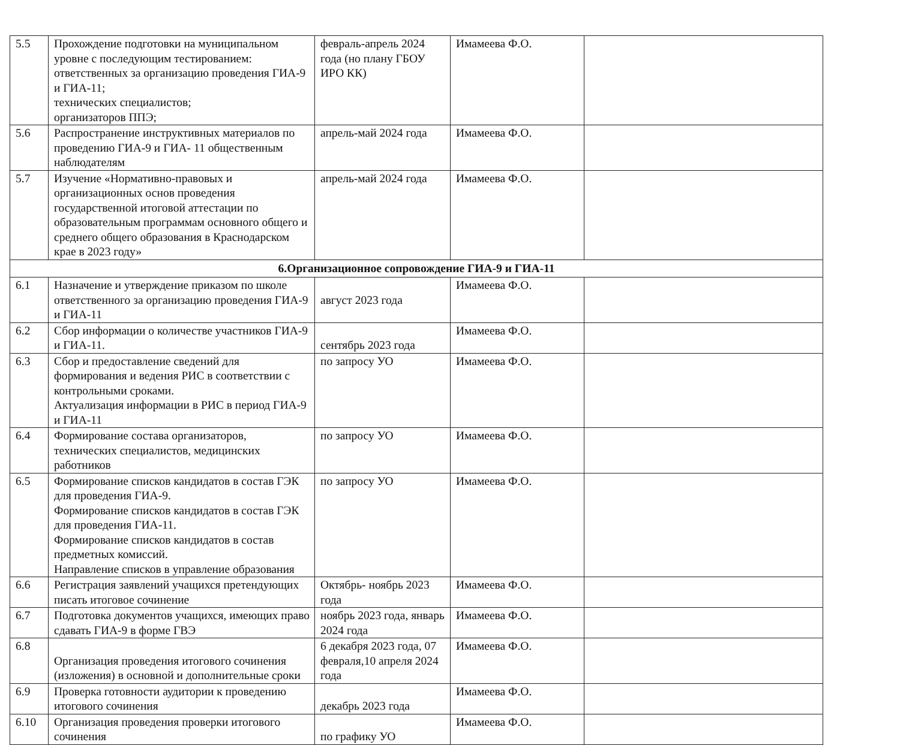| 5.5 | Прохождение подготовки на муниципальном уровне с последующим тестированием: ответственных за организацию проведения ГИА-9 и ГИА-11; технических специалистов; организаторов ППЭ; | февраль-апрель 2024 года (но плану ГБОУ ИРО КК) | Имамеева Ф.О. | |
| 5.6 | Распространение инструктивных материалов по проведению ГИА-9 и ГИА- 11 общественным наблюдателям | апрель-май 2024 года | Имамеева Ф.О. | |
| 5.7 | Изучение «Нормативно-правовых и организационных основ проведения государственной итоговой аттестации по образовательным программам основного общего и среднего общего образования в Краснодарском крае в 2023 году» | апрель-май 2024 года | Имамеева Ф.О. | |
| 6.Организационное сопровождение ГИА-9 и ГИА-11 | | | | |
| 6.1 | Назначение и утверждение приказом по школе ответственного за организацию проведения ГИА-9 и ГИА-11 | август 2023 года | Имамеева Ф.О. | |
| 6.2 | Сбор информации о количестве участников ГИА-9 и ГИА-11. | сентябрь 2023 года | Имамеева Ф.О. | |
| 6.3 | Сбор и предоставление сведений для формирования и ведения РИС в соответствии с контрольными сроками. Актуализация информации в РИС в период ГИА-9 и ГИА-11 | по запросу УО | Имамеева Ф.О. | |
| 6.4 | Формирование состава организаторов, технических специалистов, медицинских работников | по запросу УО | Имамеева Ф.О. | |
| 6.5 | Формирование списков кандидатов в состав ГЭК для проведения ГИА-9. Формирование списков кандидатов в состав ГЭК для проведения ГИА-11. Формирование списков кандидатов в состав предметных комиссий. Направление списков в управление образования | по запросу УО | Имамеева Ф.О. | |
| 6.6 | Регистрация заявлений учащихся претендующих писать итоговое сочинение | Октябрь- ноябрь 2023 года | Имамеева Ф.О. | |
| 6.7 | Подготовка документов учащихся, имеющих право сдавать ГИА-9 в форме ГВЭ | ноябрь 2023 года, январь 2024 года | Имамеева Ф.О. | |
| 6.8 | Организация проведения итогового сочинения (изложения) в основной и дополнительные сроки | 6 декабря 2023 года, 07 февраля,10 апреля 2024 года | Имамеева Ф.О. | |
| 6.9 | Проверка готовности аудитории к проведению итогового сочинения | декабрь 2023 года | Имамеева Ф.О. | |
| 6.10 | Организация проведения проверки итогового сочинения | по графику УО | Имамеева Ф.О. | |